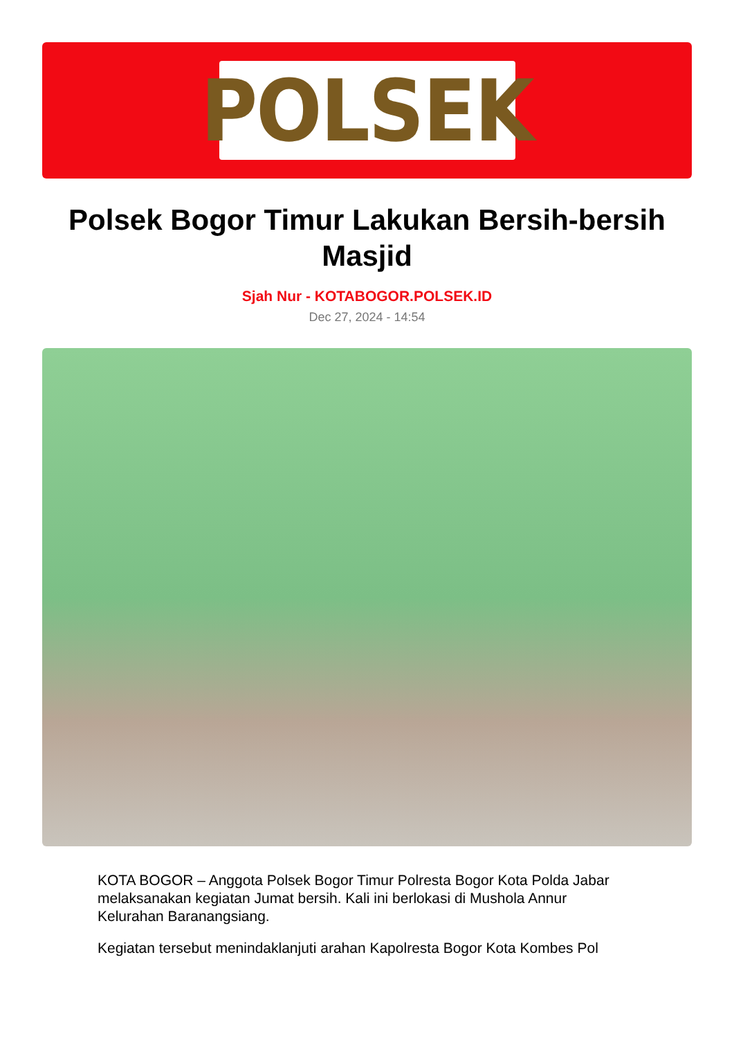POLSEK
Polsek Bogor Timur Lakukan Bersih-bersih Masjid
Sjah Nur - KOTABOGOR.POLSEK.ID
Dec 27, 2024 - 14:54
KOTA BOGOR – Anggota Polsek Bogor Timur Polresta Bogor Kota Polda Jabar melaksanakan kegiatan Jumat bersih. Kali ini berlokasi di Mushola Annur Kelurahan Baranangsiang.
Kegiatan tersebut menindaklanjuti arahan Kapolresta Bogor Kota Kombes Pol